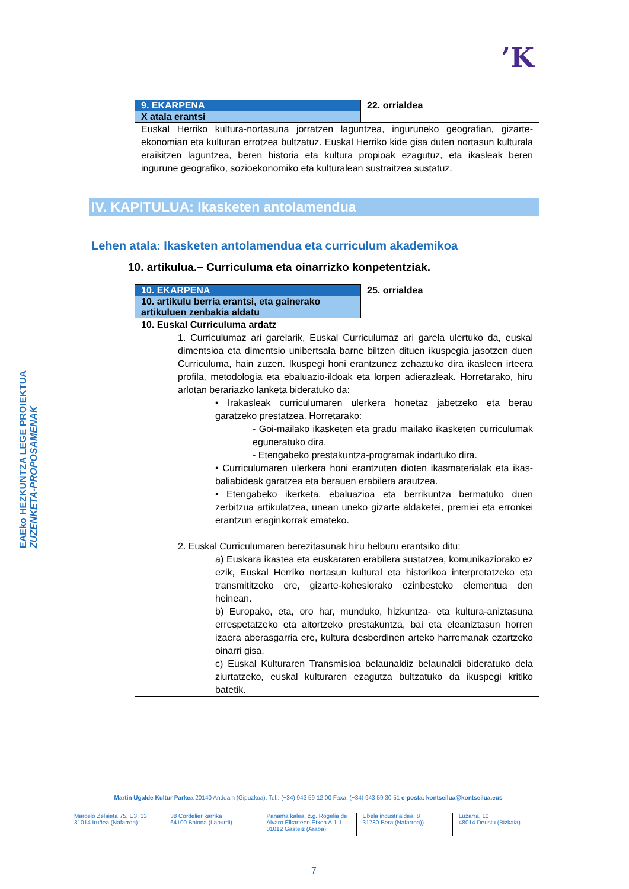’K
EAEko HEZKUNTZA LEGE PROIEKTUA
ZUZENKETA-PROPOSAMENAK
| 9. EKARPENA | 22. orrialdea |
| X atala erantsi | |
| Euskal Herriko kultura-nortasuna jorratzen laguntzea, inguruneko geografian, gizarte-ekonomian eta kulturan errotzea bultzatuz. Euskal Herriko kide gisa duten nortasun kulturala eraikitzen laguntzea, beren historia eta kultura propioak ezagutuz, eta ikasleak beren ingurune geografiko, sozioekonomiko eta kulturalean sustraitzea sustatuz. | |
IV. KAPITULUA: Ikasketen antolamendua
Lehen atala: Ikasketen antolamendua eta curriculum akademikoa
10. artikulua.– Curriculuma eta oinarrizko konpetentziak.
| 10. EKARPENA | 25. orrialdea |
| 10. artikulu berria erantsi, eta gainerako artikuluen zenbakia aldatu | |
| 10. Euskal Curriculuma ardatz 1. Curriculumaz ari garelarik, Euskal Curriculumaz ari garela ulertuko da, euskal dimentsioa eta dimentsio unibertsala barne biltzen dituen ikuspegia jasotzen duen Curriculuma, hain zuzen. Ikuspegi honi erantzunez zehaztuko dira ikasleen irteera profila, metodologia eta ebaluazio-ildoak eta lorpen adierazleak. Horretarako, hiru arlotan berariazko lanketa bideratuko da: • Irakasleak curriculumaren ulerkera honetaz jabetzeko eta berau garatzeko prestatzea. Horretarako: - Goi-mailako ikasketen eta gradu mailako ikasketen curriculumak eguneratuko dira. - Etengabeko prestakuntza-programak indartuko dira. • Curriculumaren ulerkera honi erantzuten dioten ikasmaterialak eta ikas-baliabideak garatzea eta berauen erabilera arautzea. • Etengabeko ikerketa, ebaluazioa eta berrikuntza bermatuko duen zerbitzua artikulatzea, unean uneko gizarte aldaketei, premiei eta erronkei erantzun eraginkorrak emateko. 2. Euskal Curriculumaren berezitasunak hiru helburu erantsiko ditu: a) Euskara ikastea eta euskararen erabilera sustatzea, komunikaziorako ez ezik, Euskal Herriko nortasun kultural eta historikoa interpretatzeko eta transmititzeko ere, gizarte-kohesiorako ezinbesteko elementua den heinean. b) Europako, eta, oro har, munduko, hizkuntza- eta kultura-aniztasuna errespetatzeko eta aitortzeko prestakuntza, bai eta eleaniztasun horren izaera aberasgarria ere, kultura desberdinen arteko harremanak ezartzeko oinarri gisa. c) Euskal Kulturaren Transmisioa belaunaldiz belaunaldi bideratuko dela ziurtatzeko, euskal kulturaren ezagutza bultzatuko da ikuspegi kritiko batetik. | |
Martin Ugalde Kultur Parkea 20140 Andoain (Gipuzkoa). Tel.: (+34) 943 59 12 00 Faxa: (+34) 943 59 30 51 e-posta: kontseilua@kontseilua.eus
Marcelo Zelaieta 75, U3, 13
31014 Iruñea (Nafarroa)
38 Cordelier karrika
64100 Baiona (Lapurdi)
Panama kalea, z.g. Rogelia de Alvaro Elkarteen Etxea A.1.1.
01012 Gasteiz (Araba)
Ubela industrialdea, 8
31780 Bera (Nafarroa))
Luzarra, 10
48014 Deustu (Bizkaia)
7